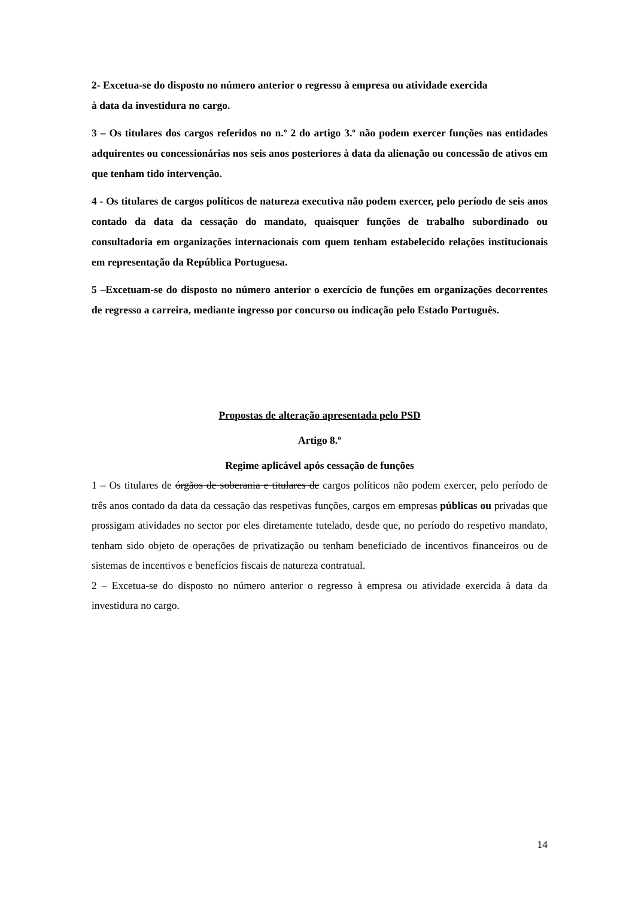2- Excetua-se do disposto no número anterior o regresso à empresa ou atividade exercida
à data da investidura no cargo.
3 – Os titulares dos cargos referidos no n.º 2 do artigo 3.º não podem exercer funções nas entidades adquirentes ou concessionárias nos seis anos posteriores à data da alienação ou concessão de ativos em que tenham tido intervenção.
4 - Os titulares de cargos políticos de natureza executiva não podem exercer, pelo período de seis anos contado da data da cessação do mandato, quaisquer funções de trabalho subordinado ou consultadoria em organizações internacionais com quem tenham estabelecido relações institucionais em representação da República Portuguesa.
5 –Excetuam-se do disposto no número anterior o exercício de funções em organizações decorrentes de regresso a carreira, mediante ingresso por concurso ou indicação pelo Estado Português.
Propostas de alteração apresentada pelo PSD
Artigo 8.º
Regime aplicável após cessação de funções
1 – Os titulares de órgãos de soberania e titulares de cargos políticos não podem exercer, pelo período de três anos contado da data da cessação das respetivas funções, cargos em empresas públicas ou privadas que prossigam atividades no sector por eles diretamente tutelado, desde que, no período do respetivo mandato, tenham sido objeto de operações de privatização ou tenham beneficiado de incentivos financeiros ou de sistemas de incentivos e benefícios fiscais de natureza contratual.
2 – Excetua-se do disposto no número anterior o regresso à empresa ou atividade exercida à data da investidura no cargo.
14